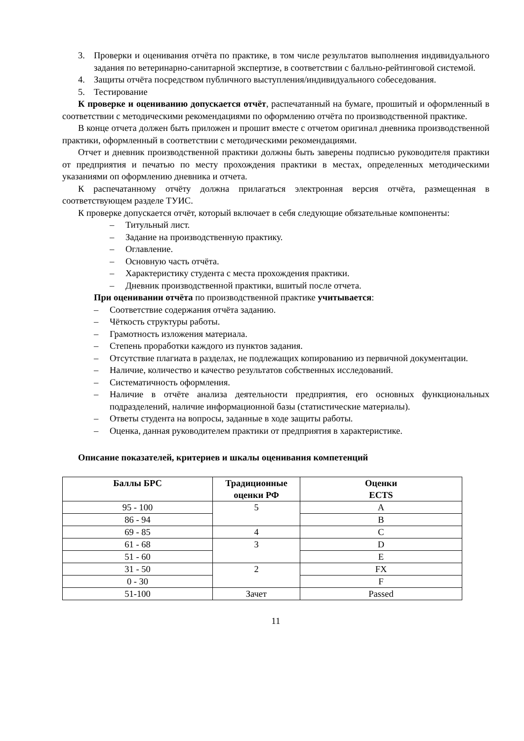3. Проверки и оценивания отчёта по практике, в том числе результатов выполнения индивидуального задания по ветеринарно-санитарной экспертизе, в соответствии с балльно-рейтинговой системой.
4. Защиты отчёта посредством публичного выступления/индивидуального собеседования.
5. Тестирование
К проверке и оцениванию допускается отчёт, распечатанный на бумаге, прошитый и оформленный в соответствии с методическими рекомендациями по оформлению отчёта по производственной практике.
В конце отчета должен быть приложен и прошит вместе с отчетом оригинал дневника производственной практики, оформленный в соответствии с методическими рекомендациями.
Отчет и дневник производственной практики должны быть заверены подписью руководителя практики от предприятия и печатью по месту прохождения практики в местах, определенных методическими указаниями оп оформлению дневника и отчета.
К распечатанному отчёту должна прилагаться электронная версия отчёта, размещенная в соответствующем разделе ТУИС.
К проверке допускается отчёт, который включает в себя следующие обязательные компоненты:
– Титульный лист.
– Задание на производственную практику.
– Оглавление.
– Основную часть отчёта.
– Характеристику студента с места прохождения практики.
– Дневник производственной практики, вшитый после отчета.
При оценивании отчёта по производственной практике учитывается:
– Соответствие содержания отчёта заданию.
– Чёткость структуры работы.
– Грамотность изложения материала.
– Степень проработки каждого из пунктов задания.
– Отсутствие плагиата в разделах, не подлежащих копированию из первичной документации.
– Наличие, количество и качество результатов собственных исследований.
– Систематичность оформления.
– Наличие в отчёте анализа деятельности предприятия, его основных функциональных подразделений, наличие информационной базы (статистические материалы).
– Ответы студента на вопросы, заданные в ходе защиты работы.
– Оценка, данная руководителем практики от предприятия в характеристике.
Описание показателей, критериев и шкалы оценивания компетенций
| Баллы БРС | Традиционные оценки РФ | Оценки ECTS |
| --- | --- | --- |
| 95 - 100 | 5 | A |
| 86 - 94 | | B |
| 69 - 85 | 4 | C |
| 61 - 68 | 3 | D |
| 51 - 60 | | E |
| 31 - 50 | 2 | FX |
| 0 - 30 | | F |
| 51-100 | Зачет | Passed |
11